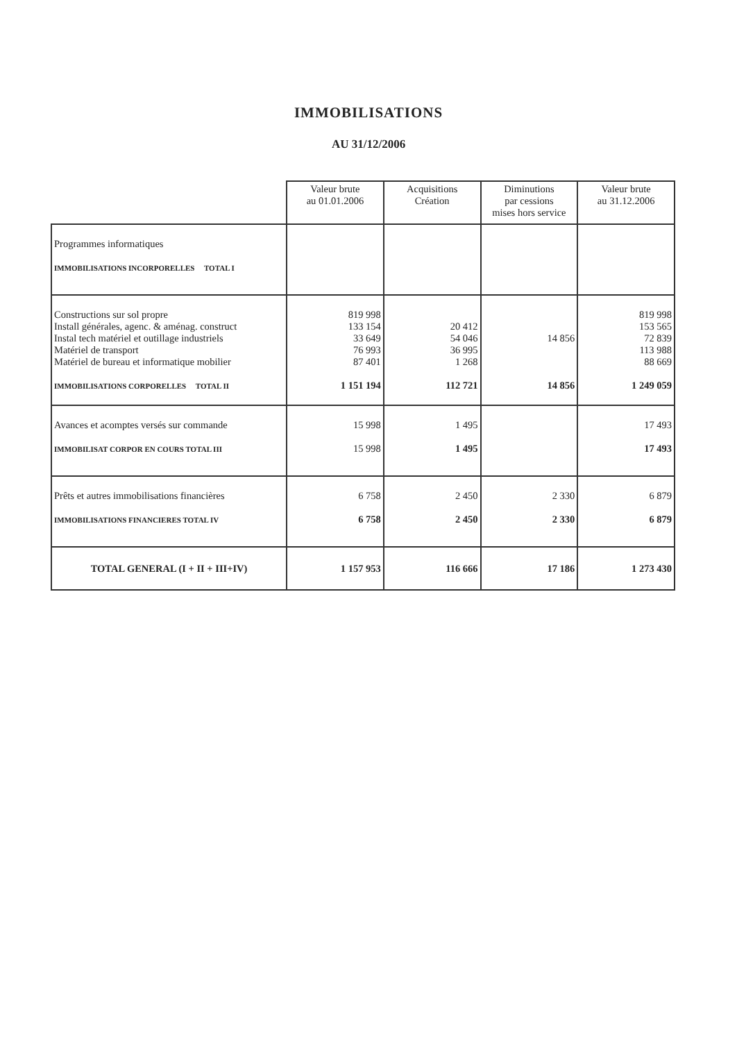IMMOBILISATIONS
AU 31/12/2006
| | Valeur brute au 01.01.2006 | Acquisitions Création | Diminutions par cessions mises hors service | Valeur brute au 31.12.2006 |
| --- | --- | --- | --- | --- |
| Programmes informatiques IMMOBILISATIONS INCORPORELLES TOTAL I | | | | |
| Constructions sur sol propre Install générales, agenc. & aménag. construct Instal tech matériel et outillage industriels Matériel de transport Matériel de bureau et informatique mobilier IMMOBILISATIONS CORPORELLES TOTAL II | 819 998 133 154 33 649 76 993 87 401 1 151 194 | 20 412 54 046 36 995 1 268 112 721 | 14 856 14 856 | 819 998 153 565 72 839 113 988 88 669 1 249 059 |
| Avances et acomptes versés sur commande IMMOBILISAT CORPOR EN COURS TOTAL III | 15 998 15 998 | 1 495 1 495 | | 17 493 17 493 |
| Prêts et autres immobilisations financières IMMOBILISATIONS FINANCIERES TOTAL IV | 6 758 6 758 | 2 450 2 450 | 2 330 2 330 | 6 879 6 879 |
| TOTAL GENERAL (I + II + III+IV) | 1 157 953 | 116 666 | 17 186 | 1 273 430 |